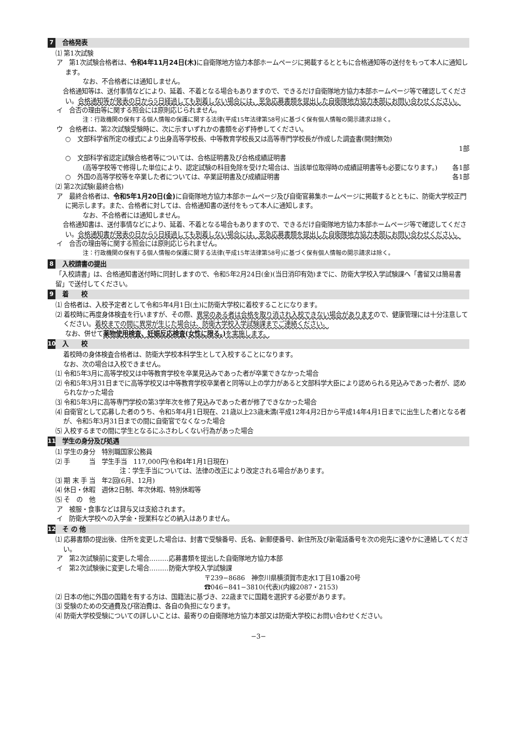7 合格発表
⑴ 第1次試験
ア　第1次試験合格者は、令和4年11月24日(木) に自衛隊地方協力本部ホームページに掲載するとともに合格通知等の送付をもって本人に通知します。
なお、不合格者には通知しません。
　合格通知等は、送付事情などにより、延着、不着となる場合もありますので、できるだけ自衛隊地方協力本部ホームページ等で確認してください。合格通知等が発表の日から5日経過しても到着しない場合には、至急応募書類を提出した自衛隊地方協力本部にお問い合わせください。
イ　合否の理由等に関する照会には原則応じられません。
注：行政機関の保有する個人情報の保護に関する法律(平成15年法律第58号)に基づく保有個人情報の開示請求は除く。
ウ　合格者は、第2次試験受験時に、次に示すいずれかの書類を必ず持参してください。
○　文部科学省所定の様式により出身高等学校長、中等教育学校長又は高等専門学校長が作成した調査書(開封無効)
1部
○　文部科学省認定試験合格者等については、合格証明書及び合格成績証明書
(高等学校等で修得した単位により、認定試験の科目免除を受けた場合は、当該単位取得時の成績証明書等も必要になります。)　各1部
○　外国の高等学校等を卒業した者については、卒業証明書及び成績証明書 各1部
⑵ 第2次試験(最終合格)
ア　最終合格者は、令和5年1月20日(金) に自衛隊地方協力本部ホームページ及び自衛官募集ホームページに掲載するとともに、防衛大学校正門に掲示します。また、合格者に対しては、合格通知書の送付をもって本人に通知します。
なお、不合格者には通知しません。
　合格通知書は、送付事情などにより、延着、不着となる場合もありますので、できるだけ自衛隊地方協力本部ホームページ等で確認してください。合格通知書が発表の日から5日経過しても到着しない場合には、至急応募書類を提出した自衛隊地方協力本部にお問い合わせください。
イ　合否の理由等に関する照会には原則応じられません。
注：行政機関の保有する個人情報の保護に関する法律(平成15年法律第58号)に基づく保有個人情報の開示請求は除く。
8 入校請書の提出
「入校請書」は、合格通知書送付時に同封しますので、令和5年2月24日(金)(当日消印有効)までに、防衛大学校入学試験課へ「書留又は簡易書留」で送付してください。
9 着　　校
⑴ 合格者は、入校予定者として令和5年4月1日(土)に防衛大学校に着校することになります。
⑵ 着校時に再度身体検査を行いますが、その際、異常のある者は合格を取り消され入校できない場合がありますので、健康管理には十分注意してください。着校までの間に異常が生じた場合は、防衛大学校入学試験課までご連絡ください。
なお、併せて薬物使用検査、妊娠反応検査(女性に限る。) を実施します。
10 入　　校
着校時の身体検査合格者は、防衛大学校本科学生として入校することになります。
なお、次の場合は入校できません。
⑴ 令和5年3月に高等学校又は中等教育学校を卒業見込みであった者が卒業できなかった場合
⑵ 令和5年3月31日までに高等学校又は中等教育学校卒業者と同等以上の学力があると文部科学大臣により認められる見込みであった者が、認められなかった場合
⑶ 令和5年3月に高等専門学校の第3学年次を修了見込みであった者が修了できなかった場合
⑷ 自衛官として応募した者のうち、令和5年4月1日現在、21歳以上23歳未満(平成12年4月2日から平成14年4月1日までに出生した者)となる者が、令和5年3月31日までの間に自衛官でなくなった場合
⑸ 入校するまでの間に学生となるにふさわしくない行為があった場合
11 学生の身分及び処遇
⑴ 学生の身分　特別職国家公務員
⑵ 手　　　当　学生手当　117,000円(令和4年1月1日現在)
注：学生手当については、法律の改正により改定される場合があります。
⑶ 期 末 手 当　年2回(6月、12月)
⑷ 休日・休暇　週休2日制、年次休暇、特別休暇等
⑸ そ　の　他
ア　被服・食事などは貸与又は支給されます。
イ　防衛大学校への入学金・授業料などの納入はありません。
12 そ の 他
⑴ 応募書類の提出後、住所を変更した場合は、封書で受験番号、氏名、新郵便番号、新住所及び新電話番号を次の宛先に速やかに連絡してください。
ア　第2次試験前に変更した場合………応募書類を提出した自衛隊地方協力本部
イ　第2次試験後に変更した場合………防衛大学校入学試験課
〒239−8686　神奈川県横須賀市走水1丁目10番20号
☎046−841−3810(代表)(内線2087・2153)
⑵ 日本の他に外国の国籍を有する方は、国籍法に基づき、22歳までに国籍を選択する必要があります。
⑶ 受験のための交通費及び宿泊費は、各自の負担になります。
⑷ 防衛大学校受験についての詳しいことは、最寄りの自衛隊地方協力本部又は防衛大学校にお問い合わせください。
−3−